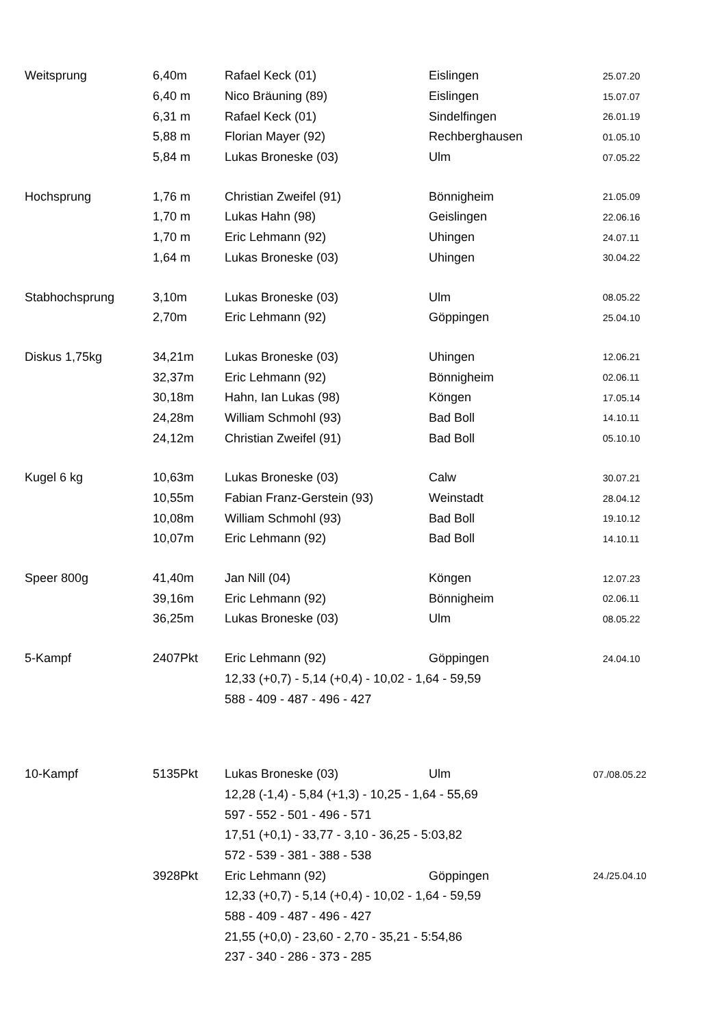| Weitsprung | 6,40m | Rafael Keck (01) | Eislingen | 25.07.20 |
| | 6,40 m | Nico Bräuning (89) | Eislingen | 15.07.07 |
| | 6,31 m | Rafael Keck (01) | Sindelfingen | 26.01.19 |
| | 5,88 m | Florian Mayer (92) | Rechberghausen | 01.05.10 |
| | 5,84 m | Lukas Broneske (03) | Ulm | 07.05.22 |
| Hochsprung | 1,76 m | Christian Zweifel (91) | Bönnigheim | 21.05.09 |
| | 1,70 m | Lukas Hahn (98) | Geislingen | 22.06.16 |
| | 1,70 m | Eric Lehmann (92) | Uhingen | 24.07.11 |
| | 1,64 m | Lukas Broneske (03) | Uhingen | 30.04.22 |
| Stabhochsprung | 3,10m | Lukas Broneske (03) | Ulm | 08.05.22 |
| | 2,70m | Eric Lehmann (92) | Göppingen | 25.04.10 |
| Diskus 1,75kg | 34,21m | Lukas Broneske (03) | Uhingen | 12.06.21 |
| | 32,37m | Eric Lehmann (92) | Bönnigheim | 02.06.11 |
| | 30,18m | Hahn, Ian Lukas (98) | Köngen | 17.05.14 |
| | 24,28m | William Schmohl (93) | Bad Boll | 14.10.11 |
| | 24,12m | Christian Zweifel (91) | Bad Boll | 05.10.10 |
| Kugel 6 kg | 10,63m | Lukas Broneske (03) | Calw | 30.07.21 |
| | 10,55m | Fabian Franz-Gerstein (93) | Weinstadt | 28.04.12 |
| | 10,08m | William Schmohl (93) | Bad Boll | 19.10.12 |
| | 10,07m | Eric Lehmann (92) | Bad Boll | 14.10.11 |
| Speer 800g | 41,40m | Jan Nill (04) | Köngen | 12.07.23 |
| | 39,16m | Eric Lehmann (92) | Bönnigheim | 02.06.11 |
| | 36,25m | Lukas Broneske (03) | Ulm | 08.05.22 |
| 5-Kampf | 2407Pkt | Eric Lehmann (92) | Göppingen | 24.04.10 |
| | | 12,33 (+0,7) - 5,14 (+0,4) - 10,02 - 1,64 - 59,59 | | |
| | | 588 - 409 - 487 - 496 - 427 | | |
| 10-Kampf | 5135Pkt | Lukas Broneske (03) | Ulm | 07./08.05.22 |
| | | 12,28 (-1,4) - 5,84 (+1,3) - 10,25 - 1,64 - 55,69 | | |
| | | 597 - 552 - 501 - 496 - 571 | | |
| | | 17,51 (+0,1) - 33,77 - 3,10 - 36,25 - 5:03,82 | | |
| | | 572 - 539 - 381 - 388 - 538 | | |
| | 3928Pkt | Eric Lehmann (92) | Göppingen | 24./25.04.10 |
| | | 12,33 (+0,7) - 5,14 (+0,4) - 10,02 - 1,64 - 59,59 | | |
| | | 588 - 409 - 487 - 496 - 427 | | |
| | | 21,55 (+0,0) - 23,60 - 2,70 - 35,21 - 5:54,86 | | |
| | | 237 - 340 - 286 - 373 - 285 | | |